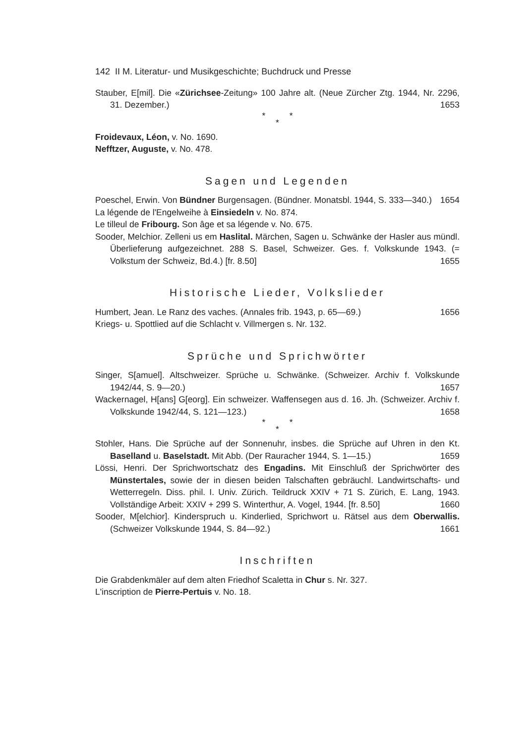142 II M. Literatur- und Musikgeschichte; Buchdruck und Presse
Stauber, E[mil]. Die «Zürichsee-Zeitung» 100 Jahre alt. (Neue Zürcher Ztg. 1944, Nr. 2296, 31. Dezember.) 1653
* *
*
Froidevaux, Léon, v. No. 1690.
Nefftzer, Auguste, v. No. 478.
Sagen und Legenden
Poeschel, Erwin. Von Bündner Burgensagen. (Bündner. Monatsbl. 1944, S. 333—340.) 1654
La légende de l'Engelweihe à Einsiedeln v. No. 874.
Le tilleul de Fribourg. Son âge et sa légende v. No. 675.
Sooder, Melchior. Zelleni us em Haslital. Märchen, Sagen u. Schwänke der Hasler aus mündl. Überlieferung aufgezeichnet. 288 S. Basel, Schweizer. Ges. f. Volkskunde 1943. (= Volkstum der Schweiz, Bd.4.) [fr. 8.50] 1655
Historische Lieder, Volkslieder
Humbert, Jean. Le Ranz des vaches. (Annales frib. 1943, p. 65—69.) 1656
Kriegs- u. Spottlied auf die Schlacht v. Villmergen s. Nr. 132.
Sprüche und Sprichwörter
Singer, S[amuel]. Altschweizer. Sprüche u. Schwänke. (Schweizer. Archiv f. Volkskunde 1942/44, S. 9—20.) 1657
Wackernagel, H[ans] G[eorg]. Ein schweizer. Waffensegen aus d. 16. Jh. (Schweizer. Archiv f. Volkskunde 1942/44, S. 121—123.) 1658
* *
*
Stohler, Hans. Die Sprüche auf der Sonnenuhr, insbes. die Sprüche auf Uhren in den Kt. Baselland u. Baselstadt. Mit Abb. (Der Rauracher 1944, S. 1—15.) 1659
Lössi, Henri. Der Sprichwortschatz des Engadins. Mit Einschluß der Sprichwörter des Münstertales, sowie der in diesen beiden Talschaften gebräuchl. Landwirtschafts- und Wetterregeln. Diss. phil. I. Univ. Zürich. Teildruck XXIV + 71 S. Zürich, E. Lang, 1943. Vollständige Arbeit: XXIV + 299 S. Winterthur, A. Vogel, 1944. [fr. 8.50] 1660
Sooder, M[elchior]. Kinderspruch u. Kinderlied, Sprichwort u. Rätsel aus dem Oberwallis. (Schweizer Volkskunde 1944, S. 84—92.) 1661
Inschriften
Die Grabdenkmäler auf dem alten Friedhof Scaletta in Chur s. Nr. 327.
L'inscription de Pierre-Pertuis v. No. 18.